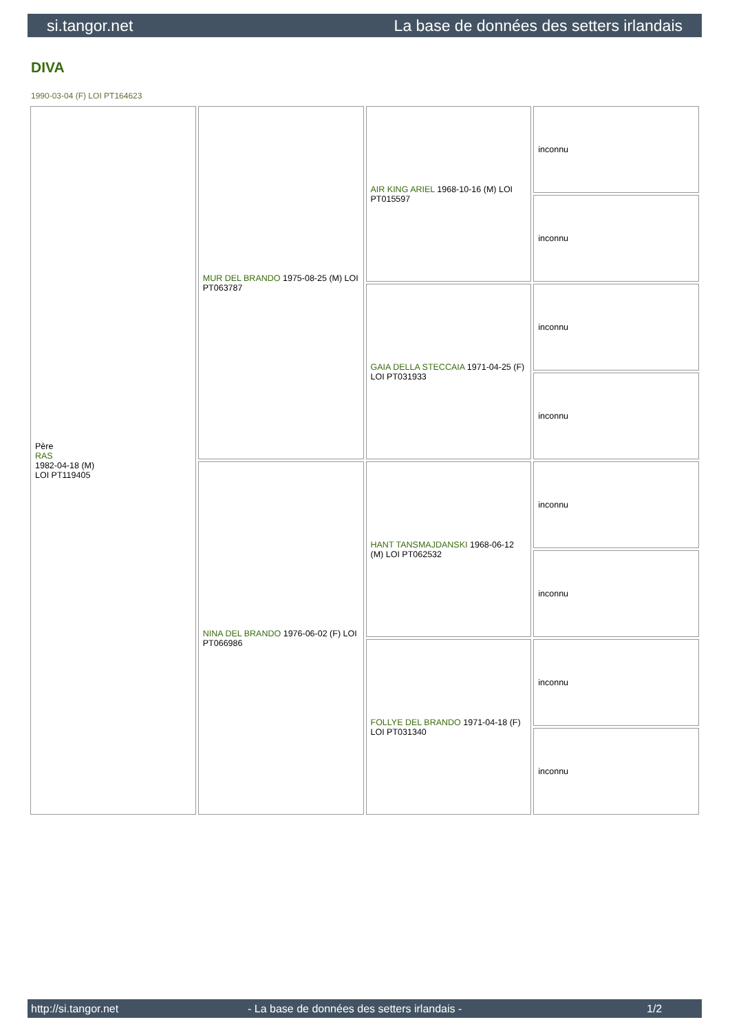si.tangor.net La base de données des setters irlandais
DIVA
1990-03-04 (F) LOI PT164623
| Père RAS 1982-04-18 (M) LOI PT119405 | MUR DEL BRANDO 1975-08-25 (M) LOI PT063787 | AIR KING ARIEL 1968-10-16 (M) LOI PT015597 | inconnu |
| | | | inconnu |
| | | GAIA DELLA STECCAIA 1971-04-25 (F) LOI PT031933 | inconnu |
| | | | inconnu |
| | NINA DEL BRANDO 1976-06-02 (F) LOI PT066986 | HANT TANSMAJDANSKI 1968-06-12 (M) LOI PT062532 | inconnu |
| | | | inconnu |
| | | FOLLYE DEL BRANDO 1971-04-18 (F) LOI PT031340 | inconnu |
| | | | inconnu |
http://si.tangor.net - La base de données des setters irlandais - 1/2